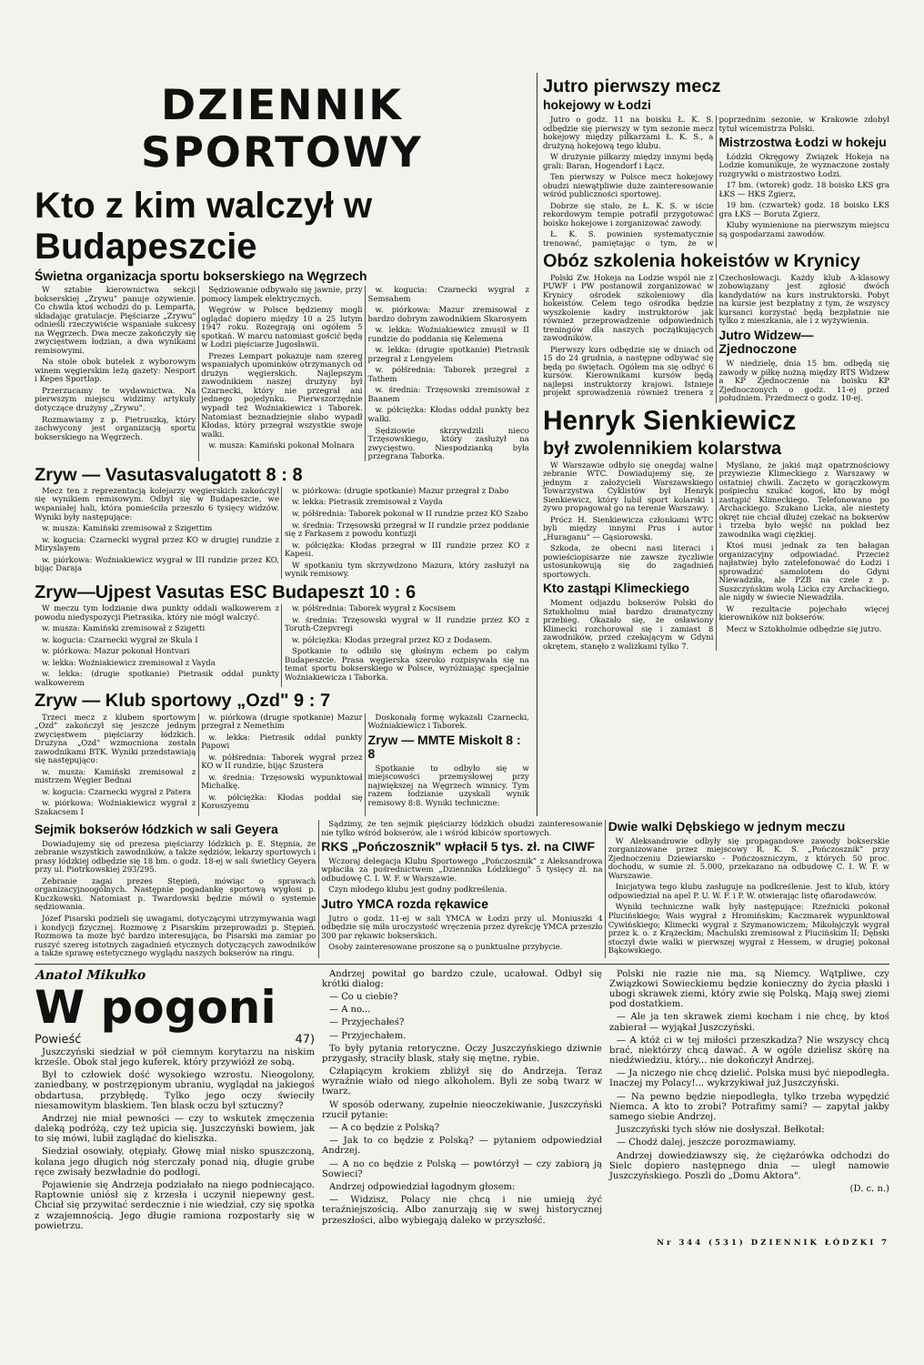DZIENNIK SPORTOWY
Kto z kim walczył w Budapeszcie
Świetna organizacja sportu bokserskiego na Węgrzech
W sztabie kierownictwa sekcji bokserskiej „Zrywu" panuje ożywienie. Co chwila ktoś wchodzi do p. Lemparta, składając gratulacje. Pięściarze „Zrywu" odnieśli rzeczywiście wspaniałe sukcesy na Węgrzech. Dwa mecze zakończyły się zwycięstwem łodzian, a dwa wynikami remisowymi.
Na stole obok butelek z wyborowym winem węgierskim leżą gazety: Nesport i Kepes Sportlap.
Przerzucamy te wydawnictwa. Na pierwszym miejscu widzimy artykuły dotyczące drużyny „Zrywu".
Rozmawiamy z p. Pietruszką, który zachwycony jest organizacją sportu bokserskiego na Węgrzech.
Sędziowanie odbywało się jawnie, przy pomocy lampek elektrycznych.
Węgrów w Polsce będziemy mogli oglądać dopiero między 10 a 25 lutym 1947 roku. Rozegrają oni ogółem 5 spotkań. W marcu natomiast gościć będą w Łodzi pięściarze Jugosławii.
Prezes Lempart pokazuje nam szereg wspaniałych upominków otrzymanych od drużyn węgierskich. Najlepszym zawodnikiem naszej drużyny był Czarnecki, który nie przegrał ani jednego pojedynku. Pierwszorzędnie wypadł też Woźniakiewicz i Taborek. Natomiast beznadziejnie słabo wypadł Kłodas, który przegrał wszystkie swoje walki.
w. musza: Kamiński pokonał Molnara
w. kogucia: Czarnecki wygrał z Semsahem
w. piórkowa: Mazur zremisował z bardzo dobrym zawodnikiem Skarosyem
w. lekka: Woźniakiewicz zmusił w II rundzie do poddania się Kelemena
w. lekka: (drugie spotkanie) Pietrasik przegrał z Lengyelem
w. półśrednia: Taborek przegrał z Tathem
w. średnia: Trzęsowski zremisował z Baanem
w. półciężka: Kłodas oddał punkty bez walki.
Sędziowie skrzywdzili nieco Trzęsowskiego, który zasłużył na zwycięstwo. Niespodzianką była przegrana Taborka.
Zryw — Vasutasvalugatott 8 : 8
Mecz ten z reprezentacją kolejarzy węgierskich zakończył się wynikiem remisowym. Odbył się w Budapeszcie, we wspaniałej hali, która pomieściła przeszło 6 tysięcy widzów. Wyniki były następujące:
w. musza: Kamiński zremisował z Szigettim
w. kogucia: Czarnecki wygrał przez KO w drugiej rundzie z Miryslayem
w. piórkowa: Woźniakiewicz wygrał w III rundzie przez KO, bijąc Daraja
w. piórkowa: (drugie spotkanie) Mazur przegrał z Dabo
w. lekka: Pietrasik zremisował z Vayda
w. półśrednia: Taborek pokonał w II rundzie przez KO Szabo
w. średnia: Trzęsowski przegrał w II rundzie przez poddanie się z Farkasem z powodu kontuzji
w. półciężka: Kłodas przegrał w III rundzie przez KO z Kapesi.
W spotkaniu tym skrzywdzono Mazura, który zasłużył na wynik remisowy.
Zryw—Ujpest Vasutas ESC Budapeszt 10 : 6
W meczu tym łodzianie dwa punkty oddali walkowerem z powodu niedyspozycji Pietrasika, który nie mógł walczyć.
w. musza: Kamiński zremisował z Szigetti
w. kogucia: Czarnecki wygrał ze Skula I
w. piórkowa: Mazur pokonał Hontvari
w. lekka: Woźniakiewicz zremisował z Vayda
w. lekka: (drugie spotkanie) Pietrasik oddał punkty walkowerem
w. półśrednia: Taborek wygrał z Kocsisem
w. średnia: Trzęsowski wygrał w II rundzie przez KO z Toruth-Czepvregi
w. półciężka: Kłodas przegrał przez KO z Dodasem.
Spotkanie to odbiło się głośnym echem po całym Budapeszcie. Prasa węgierska szeroko rozpisywała się na temat sportu bokserskiego w Polsce, wyróżniając specjalnie Woźniakiewicza i Taborka.
Zryw — Klub sportowy „Ozd" 9 : 7
Trzeci mecz z klubem sportowym „Ozd" zakończył się jeszcze jednym zwycięstwem pięściarzy łódzkich. Drużyna „Ozd" wzmocniona została zawodnikami BTK. Wyniki przedstawiają się następująco:
w. musza: Kamiński zremisował z mistrzem Węgier Bednai
w. kogucia: Czarnecki wygrał z Patera
w. piórkowa: Woźniakiewicz wygrał z Szakacsem I
w. piórkowa (drugie spotkanie) Mazur przegrał z Nemethim
w. lekka: Pietrasik oddał punkty Papowi
w. półśrednia: Taborek wygrał przez KO w II rundzie, bijąc Szustera
w. średnia: Trzęsowski wypunktował Michalkę.
w. półciężka: Kłodas poddał się Koroszyemu
Doskonałą formę wykazali Czarnecki, Woźniakiewicz i Taborek.
Zryw — MMTE Miskolt 8 : 8
Spotkanie to odbyło się w miejscowości przemysłowej przy największej na Węgrzech winnicy. Tym razem łodzianie uzyskali wynik remisowy 8:8. Wyniki techniczne:
Jutro pierwszy mecz
hokejowy w Łodzi
Jutro o godz. 11 na boisku Ł. K. S. odbędzie się pierwszy w tym sezonie mecz hokejowy między piłkarzami Ł. K. S., a drużyną hokejową tego klubu.
W drużynie piłkarzy między innymi będą grali: Baran, Hogendorf i Łącz.
Ten pierwszy w Polsce mecz hokejowy obudzi niewątpliwie duże zainteresowanie wśród publiczności sportowej.
Dobrze się stało, że Ł. K. S. w iście rekordowym tempie potrafił przygotować boisko hokejowe i zorganizować zawody.
Ł. K. S. powinien systematycznie trenować, pamiętając o tym, że w poprzednim sezonie, w Krakowie zdobył tytuł wicemistrza Polski.
Mistrzostwa Łodzi w hokeju
Łódzki Okręgowy Związek Hokeja na Lodzie komunikuje, że wyznaczone zostały rozgrywki o mistrzostwo Łodzi.
17 bm. (wtorek) godz. 18 boisko ŁKS gra ŁKS — HKS Zgierz,
19 bm. (czwartek) godz. 18 boisko ŁKS gra ŁKS — Boruta Zgierz.
Kluby wymienione na pierwszym miejscu są gospodarzami zawodów.
Obóz szkolenia hokeistów w Krynicy
Polski Zw. Hokeja na Lodzie wspól nie z PUWF i PW postanowił zorganizować w Krynicy ośrodek szkoleniowy dla hokeistów. Celem tego ośrodka będzie wyszkolenie kadry instruktorów jak również przeprowadzenie odpowiednich treningów dla naszych początkujących zawodników.
Pierwszy kurs odbędzie się w dniach od 15 do 24 grudnia, a następne odbywać się będą po świętach. Ogółem ma się odbyć 6 kursów. Kierownikami kursów będą najlepsi instruktorzy krajowi. Istnieje projekt sprowadzenia również trenera z Czechosłowacji. Każdy klub A-klasowy zobowiązany jest zgłosić dwóch kandydatów na kurs instruktorski. Pobyt na kursie jest bezpłatny z tym, że wszyscy kursanci korzystać będą bezpłatnie nie tylko z mieszkania, ale i z wyżywienia.
Jutro Widzew—Zjednoczone
W niedzielę, dnia 15 bm. odbędą się zawody w piłkę nożną między RTS Widzew a KP Zjednoczenie na boisku KP Zjednoczonych o godz. 11-ej przed południem. Przedmecz o godz. 10-ej.
Henryk Sienkiewicz
był zwolennikiem kolarstwa
W Warszawie odbyło się onegdaj walne zebranie WTC. Dowiadujemy się, że jednym z założycieli Warszawskiego Towarzystwa Cyklistów był Henryk Sienkiewicz, który lubił sport kolarski i żywo propagował go na terenie Warszawy.
Prócz H. Sienkiewicza członkami WTC byli między innymi Prus i autor „Huraganu" — Gąsiorowski.
Szkoda, że obecni nasi literaci i powieściopisarze nie zawsze życzliwie ustosunkowują się do zagadnień sportowych.
Kto zastąpi Klimeckiego
Moment odjazdu bokserów Polski do Sztokholmu miał bardzo dramatyczny przebieg. Okazało się, że osławiony Klimecki rozchorował się i zamiast 8 zawodników, przed czekającym w Gdyni okrętem, stanęło z walizkami tylko 7.
Myślano, że jakiś mąż opatrznościowy przywiezie Klimeckiego z Warszawy w ostatniej chwili. Zaczęto w gorączkowym pośpiechu szukać kogoś, kto by mógł zastąpić Klimeckiego. Telefonowano po Archackiego. Szukano Licka, ale niestety okręt nie chciał dłużej czekać na bokserów i trzeba było wejść na pokład bez zawodnika wagi ciężkiej.
Ktoś musi jednak za ten bałagan organizacyjny odpowiadać. Przecież najłatwiej było zatelefonować do Łodzi i sprowadzić samolotem do Gdyni Niewadziła, ale PZB na czele z p. Suszczyńskim wolą Licka czy Archackiego, ale nigdy w świecie Niewadziła.
W rezultacie pojechało więcej kierowników niż bokserów.
Mecz w Sztokholmie odbędzie się jutro.
Sejmik bokserów łódzkich w sali Geyera
Dowiadujemy się od prezesa pięściarzy łódzkich p. E. Stępnia, że zebranie wszystkich zawodników, a także sędziów, lekarzy sportowych i prasy łódzkiej odbędzie się 18 bm. o godz. 18-ej w sali świetlicy Geyera przy ul. Piotrkowskiej 293/295.
Zebranie zagai prezes Stępień, mówiąc o sprawach organizacyjnoogólnych. Następnie pogadankę sportową wygłosi p. Kuczkowski. Natomiast p. Twardowski będzie mówił o systemie sędziowania.
Józef Pisarski podzieli się uwagami, dotyczącymi utrzymywania wagi i kondycji fizycznej. Rozmowę z Pisarskim przeprowadzi p. Stępień. Rozmowa ta może być bardzo interesująca, bo Pisarski ma zamiar po ruszyć szereg istotnych zagadnień etycznych dotyczących zawodników a także sprawę estetycznego wyglądu naszych bokserów na ringu.
Sądzimy, że ten sejmik pięściarzy łódzkich obudzi zainteresowanie nie tylko wśród bokserów, ale i wśród kibiców sportowych.
RKS „Pończosznik" wpłacił 5 tys. zł. na CIWF
Wczoraj delegacja Klubu Sportowego „Pończosznik" z Aleksandrowa wpłaciła za pośrednictwem „Dziennika Łódzkiego" 5 tysięcy zł. na odbudowę C. I. W. F. w Warszawie.
Czyn młodego klubu jest godny podkreślenia.
Jutro YMCA rozda rękawice
Jutro o godz. 11-ej w sali YMCA w Łodzi przy ul. Moniuszki 4 odbędzie się miła uroczystość wręczenia przez dyrekcję YMCA przeszło 300 par rękawic bokserskich.
Osoby zainteresowane proszone są o punktualne przybycie.
Dwie walki Dębskiego w jednym meczu
W Aleksandrowie odbyły się propagandowe zawody bokserskie zorganizowane przez miejscowy R. K. S. „Pończosznik" przy Zjednoczeniu Dziewiarsko - Pończoszniczym, z których 50 proc. dochodu, w sumie zł. 5.000, przekazano na odbudowę C. I. W. F. w Warszawie.
Inicjatywa tego klubu zasługuje na podkreślenie. Jest to klub, który odpowiedział na apel P. U. W. F. i P. W. otwierając listę ofiarodawców.
Wyniki techniczne walk były następujące: Rzeźnicki pokonał Plucińskiego; Wais wygrał z Hromińskim; Kaczmarek wypunktował Cywińskiego; Klimecki wygrał z Szymanowiczem; Mikołajczyk wygrał przez k. o. z Krążeckim; Machulski zremisował z Plucińskim II; Dębski stoczył dwie walki w pierwszej wygrał z Hessem, w drugiej pokonał Bąkowskiego.
Anatol Mikułko
W pogoni
Powieść 47)
Juszczyński siedział w pół ciemnym korytarzu na niskim krześle. Obok stał jego kuferek, który przywiózł ze sobą.
Był to człowiek dość wysokiego wzrostu. Nieogolony, zaniedbany, w postrzępionym ubraniu, wyglądał na jakiegoś obdartusa, przybłędę. Tylko jego oczy świeciły niesamowitym blaskiem. Ten blask oczu był sztuczny?
Andrzej nie miał pewności — czy to wskutek zmęczenia daleką podróżą, czy też upicia się. Juszczyński bowiem, jak to się mówi, lubił zaglądać do kieliszka.
Siedział osowiały, otępiały. Głowę miał nisko spuszczoną, kolana jego długich nóg sterczały ponad nią, długie grube ręce zwisały bezwładnie do podłogi.
Pojawienie się Andrzeja podziałało na niego podniecająco. Raptownie uniósł się z krzesła i uczynił niepewny gest. Chciał się przywitać serdecznie i nie wiedział, czy się spotka z wzajemnością. Jego długie ramiona rozpostarły się w powietrzu.
Andrzej powitał go bardzo czule, ucałował. Odbył się krótki dialog:
— Co u ciebie?
— A no...
— Przyjechałeś?
— Przyjechałem.
To były pytania retoryczne. Oczy Juszczyńskiego dziwnie przygasły, straciły blask, stały się mętne, rybie.
Człapiącym krokiem zbliżył się do Andrzeja. Teraz wyraźnie wiało od niego alkoholem. Byli ze sobą twarz w twarz.
W sposób oderwany, zupełnie nieoczekiwanie, Juszczyński rzucił pytanie:
— A co będzie z Polską?
— Jak to co będzie z Polską? — pytaniem odpowiedział Andrzej.
— A no co będzie z Polską — powtórzył — czy zabiorą ją Sowieci?
Andrzej odpowiedział łagodnym głosem:
— Widzisz, Polacy nie chcą i nie umieją żyć teraźniejszością. Albo zanurzają się w swej historycznej przeszłości, albo wybiegają daleko w przyszłość.
Polski nie razie nie ma, są Niemcy. Wątpliwe, czy Związkowi Sowieckiemu będzie konieczny do życia płaski i ubogi skrawek ziemi, który zwie się Polską. Mają swej ziemi pod dostatkiem.
— Ale ja ten skrawek ziemi kocham i nie chcę, by ktoś zabierał — wyjąkał Juszczyński.
— A któż ci w tej miłości przeszkadza? Nie wszyscy chcą brać, niektórzy chcą dawać. A w ogóle dzielisz skórę na niedźwiedziu, który... nie dokończył Andrzej.
— Ja niczego nie chcę dzielić. Polska musi być niepodległa. Inaczej my Polacy!... wykrzykiwał już Juszczyński.
— Na pewno będzie niepodległa, tylko trzeba wypędzić Niemca. A kto to zrobi? Potrafimy sami? — zapytał jakby samego siebie Andrzej.
Juszczyński tych słów nie dosłyszał. Bełkotał:
— Chodź dalej, jeszcze porozmawiamy.
Andrzej dowiedziawszy się, że ciężarówka odchodzi do Sielc dopiero następnego dnia — uległ namowie Juszczyńskiego. Poszli do „Domu Aktora".
(D. c. n.)
Nr 344 (531) DZIENNIK ŁÓDZKI 7